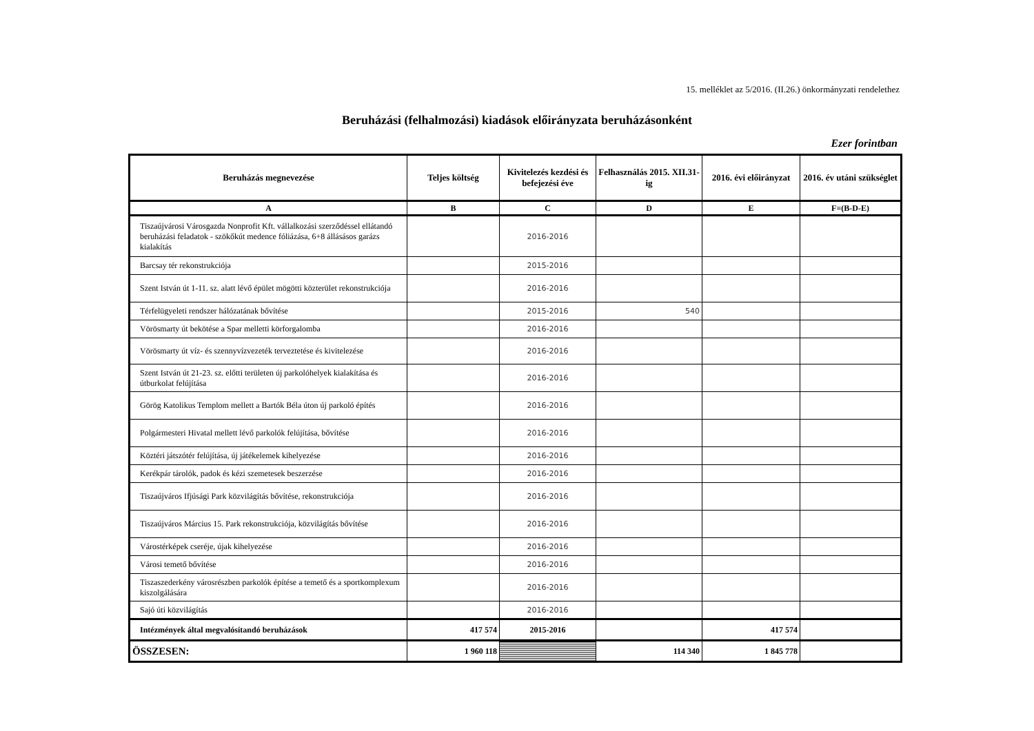15. melléklet az 5/2016. (II.26.) önkormányzati rendelethez
Beruházási (felhalmozási) kiadások előirányzata beruházásonként
Ezer forintban
| Beruházás megnevezése | Teljes költség | Kivitelezés kezdési és befejezési éve | Felhasználás 2015. XII.31-ig | 2016. évi előirányzat | 2016. év utáni szükséglet |
| --- | --- | --- | --- | --- | --- |
| A | B | C | D | E | F=(B-D-E) |
| Tiszaújvárosi Városgazda Nonprofit Kft. vállalkozási szerződéssel ellátandó beruházási feladatok - szökőkút medence fóliázása, 6+8 állásásos garázs kialakítás | | 2016-2016 | | | |
| Barcsay tér rekonstrukciója | | 2015-2016 | | | |
| Szent István út 1-11. sz. alatt lévő épület mögötti közterület rekonstrukciója | | 2016-2016 | | | |
| Térfelügyeleti rendszer hálózatának bővítése | | 2015-2016 | 540 | | |
| Vörösmarty út bekötése a Spar melletti körforgalomba | | 2016-2016 | | | |
| Vörösmarty út víz- és szennyvízvezeték terveztetése és kivitelezése | | 2016-2016 | | | |
| Szent István út 21-23. sz. előtti területen új parkolóhelyek kialakítása és útburkolat felújítása | | 2016-2016 | | | |
| Görög Katolikus Templom mellett a Bartók Béla úton új parkoló építés | | 2016-2016 | | | |
| Polgármesteri Hivatal mellett lévő parkolók felújítása, bővítése | | 2016-2016 | | | |
| Köztéri játszótér felújítása, új játékelemek kihelyezése | | 2016-2016 | | | |
| Kerékpár tárolók, padok és kézi szemetesek beszerzése | | 2016-2016 | | | |
| Tiszaújváros Ifjúsági Park közvilágítás bővítése, rekonstrukciója | | 2016-2016 | | | |
| Tiszaújváros Március 15. Park rekonstrukciója, közvilágítás bővítése | | 2016-2016 | | | |
| Várostérképek cseréje, újak kihelyezése | | 2016-2016 | | | |
| Városi temető bővítése | | 2016-2016 | | | |
| Tiszaszederkény városrészben parkolók építése a temető és a sportkomplexum kiszolgálására | | 2016-2016 | | | |
| Sajó úti közvilágítás | | 2016-2016 | | | |
| Intézmények által megvalósítandó beruházások | 417 574 | 2015-2016 | | 417 574 | |
| ÖSSZESEN: | 1 960 118 | | 114 340 | 1 845 778 | |